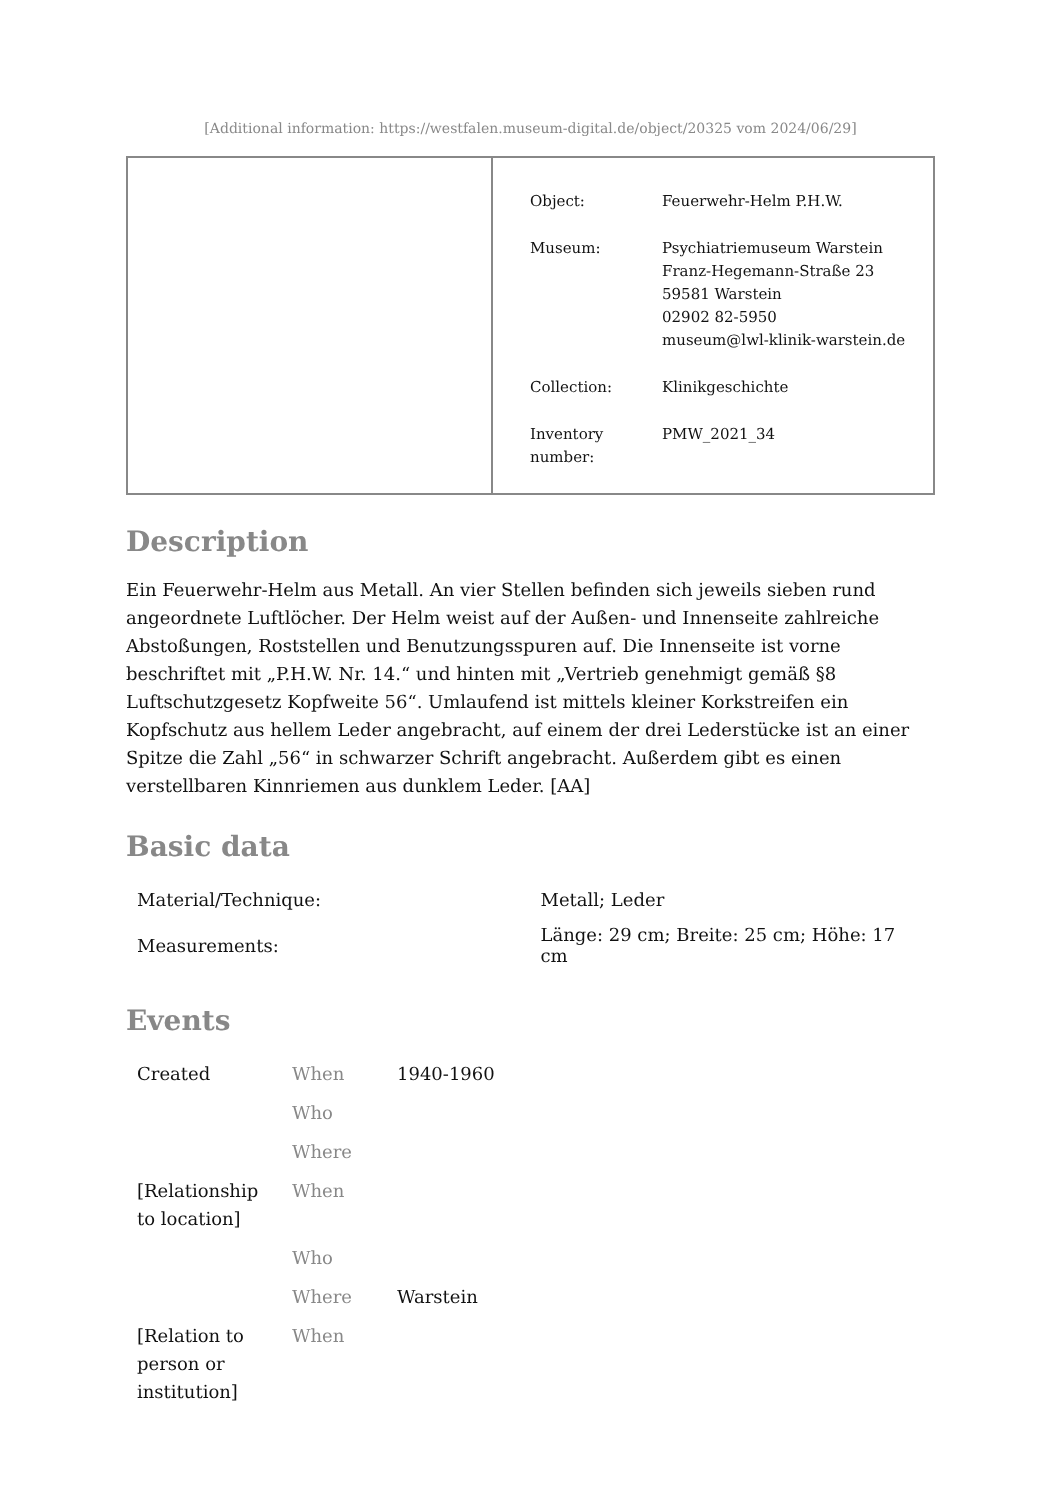[Additional information: https://westfalen.museum-digital.de/object/20325 vom 2024/06/29]
| Object: | Feuerwehr-Helm P.H.W. |
| Museum: | Psychiatriemuseum Warstein Franz-Hegemann-Straße 23 59581 Warstein 02902 82-5950 museum@lwl-klinik-warstein.de |
| Collection: | Klinikgeschichte |
| Inventory number: | PMW_2021_34 |
Description
Ein Feuerwehr-Helm aus Metall. An vier Stellen befinden sich jeweils sieben rund angeordnete Luftlöcher. Der Helm weist auf der Außen- und Innenseite zahlreiche Abstoßungen, Roststellen und Benutzungsspuren auf. Die Innenseite ist vorne beschriftet mit „P.H.W. Nr. 14.“ und hinten mit „Vertrieb genehmigt gemäß §8 Luftschutzgesetz Kopfweite 56“. Umlaufend ist mittels kleiner Korkstreifen ein Kopfschutz aus hellem Leder angebracht, auf einem der drei Lederstücke ist an einer Spitze die Zahl „56“ in schwarzer Schrift angebracht. Außerdem gibt es einen verstellbaren Kinnriemen aus dunklem Leder. [AA]
Basic data
| Material/Technique: | Metall; Leder |
| Measurements: | Länge: 29 cm; Breite: 25 cm; Höhe: 17 cm |
Events
| Created | When | 1940-1960 |
| | Who | |
| | Where | |
| [Relationship to location] | When | |
| | Who | |
| | Where | Warstein |
| [Relation to person or institution] | When | |